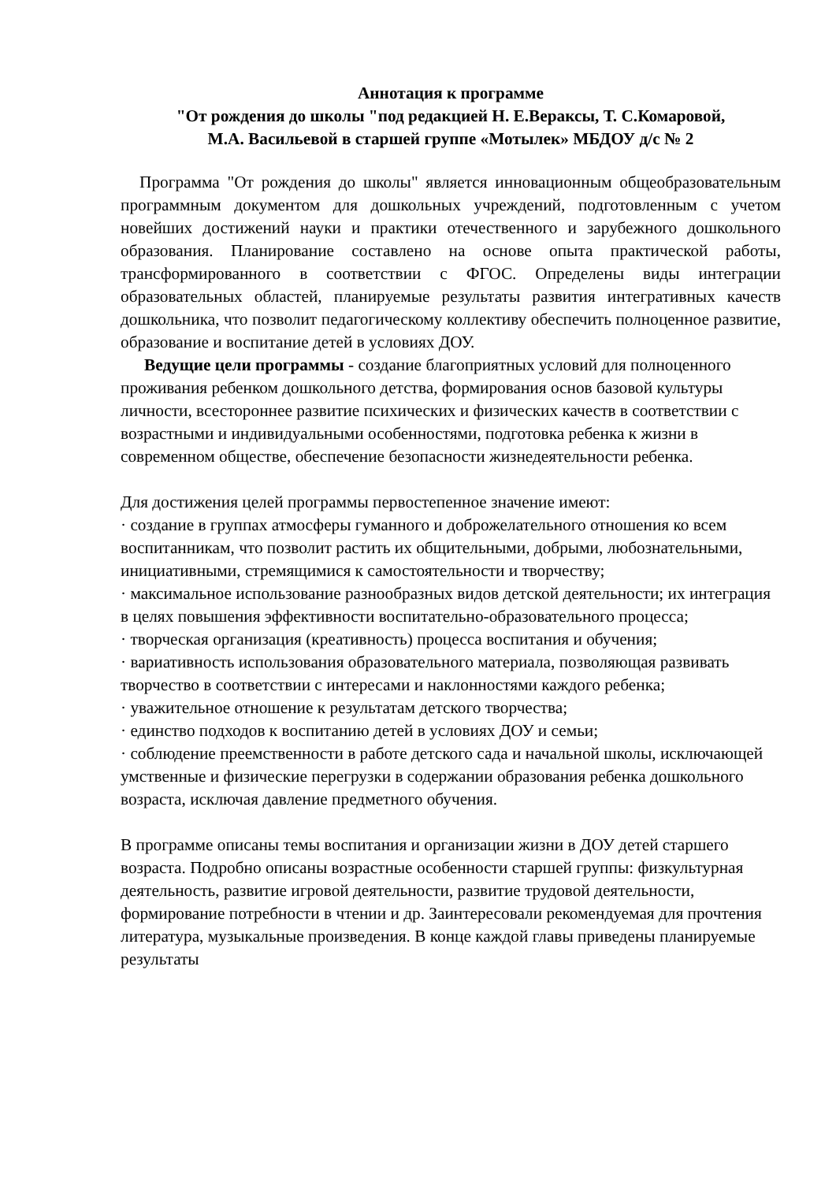Аннотация к программе
"От рождения до школы "под редакцией Н. Е.Вераксы, Т. С.Комаровой,
М.А. Васильевой в старшей группе «Мотылек» МБДОУ д/с № 2
Программа "От рождения до школы" является инновационным общеобразовательным программным документом для дошкольных учреждений, подготовленным с учетом новейших достижений науки и практики отечественного и зарубежного дошкольного образования. Планирование составлено на основе опыта практической работы, трансформированного в соответствии с ФГОС. Определены виды интеграции образовательных областей, планируемые результаты развития интегративных качеств дошкольника, что позволит педагогическому коллективу обеспечить полноценное развитие, образование и воспитание детей в условиях ДОУ.
Ведущие цели программы - создание благоприятных условий для полноценного проживания ребенком дошкольного детства, формирования основ базовой культуры личности, всестороннее развитие психических и физических качеств в соответствии с возрастными и индивидуальными особенностями, подготовка ребенка к жизни в современном обществе, обеспечение безопасности жизнедеятельности ребенка.
Для достижения целей программы первостепенное значение имеют:
· создание в группах атмосферы гуманного и доброжелательного отношения ко всем воспитанникам, что позволит растить их общительными, добрыми, любознательными, инициативными, стремящимися к самостоятельности и творчеству;
· максимальное использование разнообразных видов детской деятельности; их интеграция в целях повышения эффективности воспитательно-образовательного процесса;
· творческая организация (креативность) процесса воспитания и обучения;
· вариативность использования образовательного материала, позволяющая развивать творчество в соответствии с интересами и наклонностями каждого ребенка;
· уважительное отношение к результатам детского творчества;
· единство подходов к воспитанию детей в условиях ДОУ и семьи;
· соблюдение преемственности в работе детского сада и начальной школы, исключающей умственные и физические перегрузки в содержании образования ребенка дошкольного возраста, исключая давление предметного обучения.
В программе описаны темы воспитания и организации жизни в ДОУ детей старшего возраста. Подробно описаны возрастные особенности старшей группы: физкультурная деятельность, развитие игровой деятельности, развитие трудовой деятельности, формирование потребности в чтении и др. Заинтересовали рекомендуемая для прочтения литература, музыкальные произведения. В конце каждой главы приведены планируемые результаты